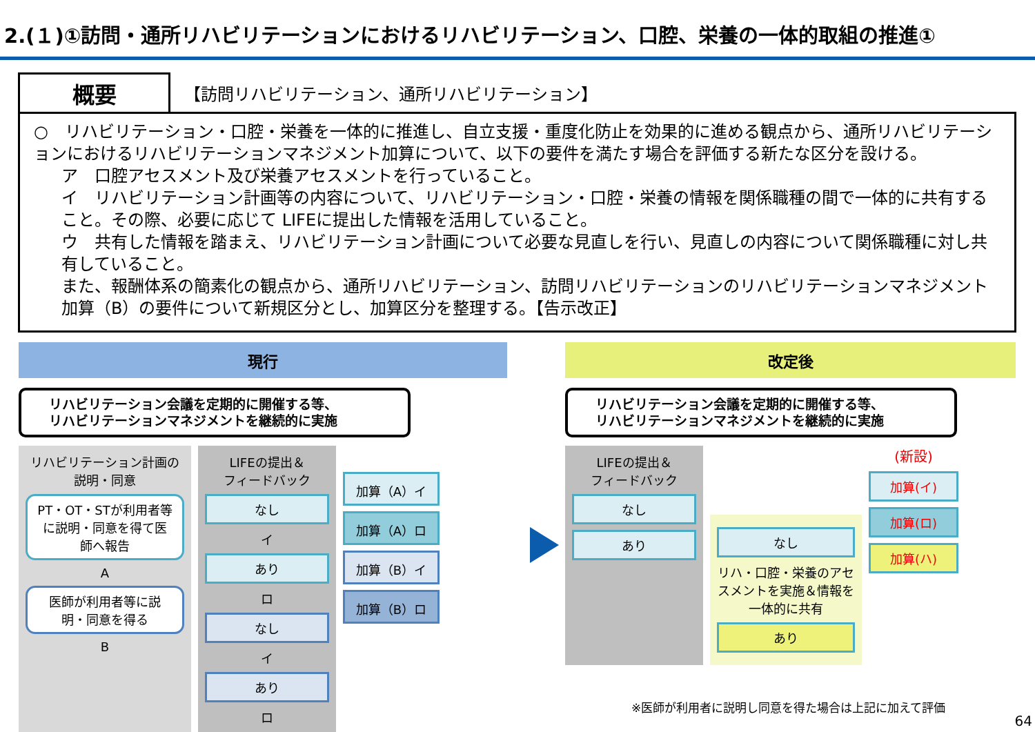2.(１)①訪問・通所リハビリテーションにおけるリハビリテーション、口腔、栄養の一体的取組の推進①
概要
【訪問リハビリテーション、通所リハビリテーション】
○　リハビリテーション・口腔・栄養を一体的に推進し、自立支援・重度化防止を効果的に進める観点から、通所リハビリテーションにおけるリハビリテーションマネジメント加算について、以下の要件を満たす場合を評価する新たな区分を設ける。
ア　口腔アセスメント及び栄養アセスメントを行っていること。
イ　リハビリテーション計画等の内容について、リハビリテーション・口腔・栄養の情報を関係職種の間で一体的に共有すること。その際、必要に応じて LIFEに提出した情報を活用していること。
ウ　共有した情報を踏まえ、リハビリテーション計画について必要な見直しを行い、見直しの内容について関係職種に対し共有していること。
また、報酬体系の簡素化の観点から、通所リハビリテーション、訪問リハビリテーションのリハビリテーションマネジメント加算（B）の要件について新規区分とし、加算区分を整理する。【告示改正】
現行
リハビリテーション会議を定期的に開催する等、
リハビリテーションマネジメントを継続的に実施
リハビリテーション計画の
説明・同意
PT・OT・STが利用者等に説明・同意を得て医師へ報告
A
医師が利用者等に説明・同意を得る
B
LIFEの提出＆
フィードバック
なし
イ
あり
ロ
なし
イ
あり
ロ
加算（A）イ
加算（A）ロ
加算（B）イ
加算（B）ロ
改定後
リハビリテーション会議を定期的に開催する等、
リハビリテーションマネジメントを継続的に実施
LIFEの提出＆
フィードバック
なし
あり
なし
リハ・口腔・栄養のアセスメントを実施＆情報を一体的に共有
あり
(新設)
加算(イ)
加算(ロ)
加算(ハ)
※医師が利用者に説明し同意を得た場合は上記に加えて評価
64